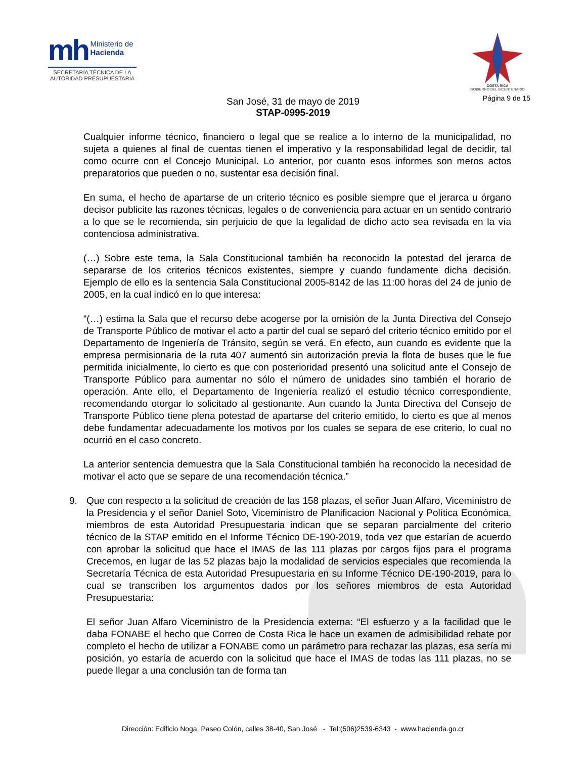mh Ministerio de
Hacienda
SECRETARÍA TÉCNICA DE LA
AUTORIDAD PRESUPUESTARIA
COSTA RICA
GOBIERNO DEL BICENTENARIO
Página 9 de 15
San José, 31 de mayo de 2019
STAP-0995-2019
Cualquier informe técnico, financiero o legal que se realice a lo interno de la municipalidad, no sujeta a quienes al final de cuentas tienen el imperativo y la responsabilidad legal de decidir, tal como ocurre con el Concejo Municipal. Lo anterior, por cuanto esos informes son meros actos preparatorios que pueden o no, sustentar esa decisión final.
En suma, el hecho de apartarse de un criterio técnico es posible siempre que el jerarca u órgano decisor publicite las razones técnicas, legales o de conveniencia para actuar en un sentido contrario a lo que se le recomienda, sin perjuicio de que la legalidad de dicho acto sea revisada en la vía contenciosa administrativa.
(…) Sobre este tema, la Sala Constitucional también ha reconocido la potestad del jerarca de separarse de los criterios técnicos existentes, siempre y cuando fundamente dicha decisión. Ejemplo de ello es la sentencia Sala Constitucional 2005-8142 de las 11:00 horas del 24 de junio de 2005, en la cual indicó en lo que interesa:
“(…) estima la Sala que el recurso debe acogerse por la omisión de la Junta Directiva del Consejo de Transporte Público de motivar el acto a partir del cual se separó del criterio técnico emitido por el Departamento de Ingeniería de Tránsito, según se verá. En efecto, aun cuando es evidente que la empresa permisionaria de la ruta 407 aumentó sin autorización previa la flota de buses que le fue permitida inicialmente, lo cierto es que con posterioridad presentó una solicitud ante el Consejo de Transporte Público para aumentar no sólo el número de unidades sino también el horario de operación. Ante ello, el Departamento de Ingeniería realizó el estudio técnico correspondiente, recomendando otorgar lo solicitado al gestionante. Aun cuando la Junta Directiva del Consejo de Transporte Público tiene plena potestad de apartarse del criterio emitido, lo cierto es que al menos debe fundamentar adecuadamente los motivos por los cuales se separa de ese criterio, lo cual no ocurrió en el caso concreto.
La anterior sentencia demuestra que la Sala Constitucional también ha reconocido la necesidad de motivar el acto que se separe de una recomendación técnica.”
9. Que con respecto a la solicitud de creación de las 158 plazas, el señor Juan Alfaro, Viceministro de la Presidencia y el señor Daniel Soto, Viceministro de Planificacion Nacional y Política Económica, miembros de esta Autoridad Presupuestaria indican que se separan parcialmente del criterio técnico de la STAP emitido en el Informe Técnico DE-190-2019, toda vez que estarían de acuerdo con aprobar la solicitud que hace el IMAS de las 111 plazas por cargos fijos para el programa Crecemos, en lugar de las 52 plazas bajo la modalidad de servicios especiales que recomienda la Secretaría Técnica de esta Autoridad Presupuestaria en su Informe Técnico DE-190-2019, para lo cual se transcriben los argumentos dados por los señores miembros de esta Autoridad Presupuestaria:
El señor Juan Alfaro Viceministro de la Presidencia externa: “El esfuerzo y a la facilidad que le daba FONABE el hecho que Correo de Costa Rica le hace un examen de admisibilidad rebate por completo el hecho de utilizar a FONABE como un parámetro para rechazar las plazas, esa sería mi posición, yo estaría de acuerdo con la solicitud que hace el IMAS de todas las 111 plazas, no se puede llegar a una conclusión tan de forma tan
Dirección: Edificio Noga, Paseo Colón, calles 38-40, San José - Tel:(506)2539-6343 - www.hacienda.go.cr